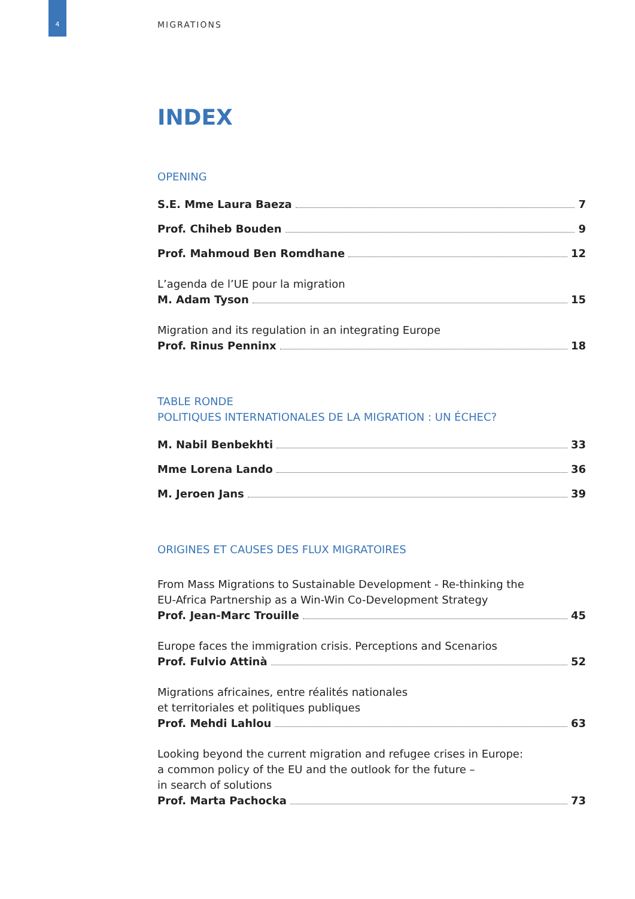4 MIGRATIONS
INDEX
OPENING
S.E. Mme Laura Baeza 7
Prof. Chiheb Bouden 9
Prof. Mahmoud Ben Romdhane 12
L’agenda de l’UE pour la migration
M. Adam Tyson 15
Migration and its regulation in an integrating Europe
Prof. Rinus Penninx 18
TABLE RONDE
POLITIQUES INTERNATIONALES DE LA MIGRATION : UN ÉCHEC?
M. Nabil Benbekhti 33
Mme Lorena Lando 36
M. Jeroen Jans 39
ORIGINES ET CAUSES DES FLUX MIGRATOIRES
From Mass Migrations to Sustainable Development - Re-thinking the
EU-Africa Partnership as a Win-Win Co-Development Strategy
Prof. Jean-Marc Trouille 45
Europe faces the immigration crisis. Perceptions and Scenarios
Prof. Fulvio Attinà 52
Migrations africaines, entre réalités nationales
et territoriales et politiques publiques
Prof. Mehdi Lahlou 63
Looking beyond the current migration and refugee crises in Europe:
a common policy of the EU and the outlook for the future –
in search of solutions
Prof. Marta Pachocka 73